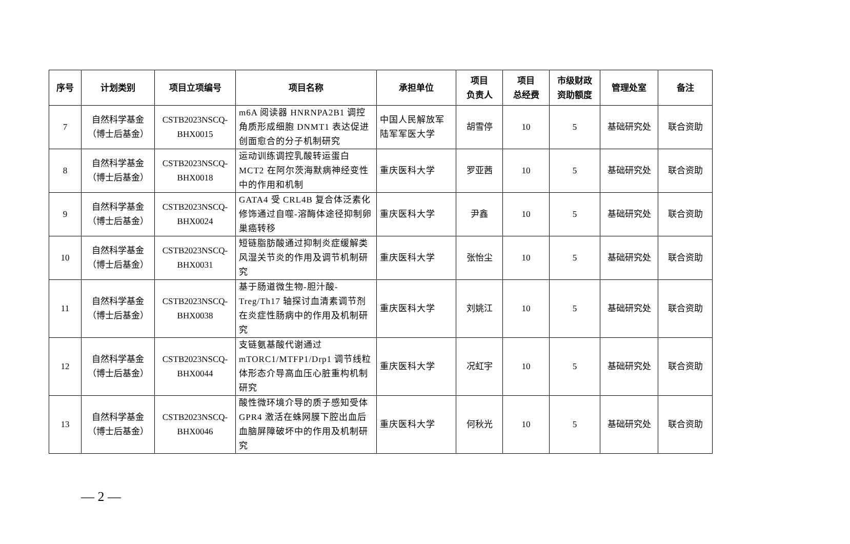| 序号 | 计划类别 | 项目立项编号 | 项目名称 | 承担单位 | 项目 负责人 | 项目 总经费 | 市级财政 资助额度 | 管理处室 | 备注 |
| --- | --- | --- | --- | --- | --- | --- | --- | --- | --- |
| 7 | 自然科学基金 （博士后基金） | CSTB2023NSCQ- BHX0015 | m6A 阅读器 HNRNPA2B1 调控角质形成细胞 DNMT1 表达促进创面愈合的分子机制研究 | 中国人民解放军陆军军医大学 | 胡雪停 | 10 | 5 | 基础研究处 | 联合资助 |
| 8 | 自然科学基金 （博士后基金） | CSTB2023NSCQ- BHX0018 | 运动训练调控乳酸转运蛋白 MCT2 在阿尔茨海默病神经变性中的作用和机制 | 重庆医科大学 | 罗亚茜 | 10 | 5 | 基础研究处 | 联合资助 |
| 9 | 自然科学基金 （博士后基金） | CSTB2023NSCQ- BHX0024 | GATA4 受 CRL4B 复合体泛素化修饰通过自噬-溶酶体途径抑制卵巢癌转移 | 重庆医科大学 | 尹鑫 | 10 | 5 | 基础研究处 | 联合资助 |
| 10 | 自然科学基金 （博士后基金） | CSTB2023NSCQ- BHX0031 | 短链脂肪酸通过抑制炎症缓解类风湿关节炎的作用及调节机制研究 | 重庆医科大学 | 张怡尘 | 10 | 5 | 基础研究处 | 联合资助 |
| 11 | 自然科学基金 （博士后基金） | CSTB2023NSCQ- BHX0038 | 基于肠道微生物-胆汁酸-Treg/Th17 轴探讨血清素调节剂在炎症性肠病中的作用及机制研究 | 重庆医科大学 | 刘姚江 | 10 | 5 | 基础研究处 | 联合资助 |
| 12 | 自然科学基金 （博士后基金） | CSTB2023NSCQ- BHX0044 | 支链氨基酸代谢通过 mTORC1/MTFP1/Drp1 调节线粒体形态介导高血压心脏重构机制研究 | 重庆医科大学 | 况虹宇 | 10 | 5 | 基础研究处 | 联合资助 |
| 13 | 自然科学基金 （博士后基金） | CSTB2023NSCQ- BHX0046 | 酸性微环境介导的质子感知受体 GPR4 激活在蛛网膜下腔出血后血脑屏障破坏中的作用及机制研究 | 重庆医科大学 | 何秋光 | 10 | 5 | 基础研究处 | 联合资助 |
— 2 —